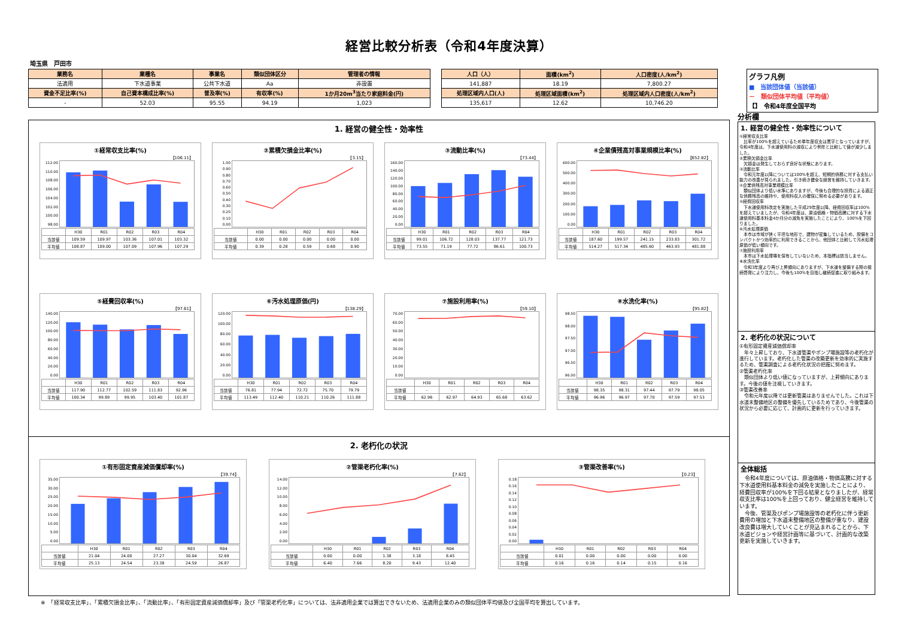経営比較分析表（令和4年度決算）
埼玉県　戸田市
| 業務名 | 業種名 | 事業名 | 類似団体区分 | 管理者の情報 |
| --- | --- | --- | --- | --- |
| 法適用 | 下水道事業 | 公共下水道 | Aa | 非設置 |
| 資金不足比率(%) | 自己資本構成比率(%) | 普及率(%) | 有収率(%) | 1か月20m<sup>3</sup>当たり家庭料金(円) |
| - | 52.03 | 95.55 | 94.19 | 1,023 |
| 人口（人） | 面積(km<sup>2</sup>) | 人口密度(人/km<sup>2</sup>) |
| --- | --- | --- |
| 141,887 | 18.19 | 7,800.27 |
| 処理区域内人口(人) | 処理区域面積(km<sup>2</sup>) | 処理区域内人口密度(人/km<sup>2</sup>) |
| 135,617 | 12.62 | 10,746.20 |
グラフ凡例
■　当該団体値（当該値）
－　類似団体平均値（平均値）
【】　令和4年度全国平均
1. 経営の健全性・効率性
①経常収支比率(%)
【106.11】
112.00
110.00
108.00
106.00
104.00
102.00
100.00
98.00
| | H30 | R01 | R02 | R03 | R04 |
| --- | --- | --- | --- | --- | --- |
| 当該値 | 109.59 | 109.97 | 103.36 | 107.01 | 103.32 |
| 平均値 | 108.87 | 109.00 | 107.09 | 107.96 | 107.29 |
②累積欠損金比率(%)
【3.15】
1.00
0.90
0.80
0.70
0.60
0.50
0.40
0.30
0.20
0.10
0.00
| | H30 | R01 | R02 | R03 | R04 |
| --- | --- | --- | --- | --- | --- |
| 当該値 | 0.00 | 0.00 | 0.00 | 0.00 | 0.00 |
| 平均値 | 0.39 | 0.28 | 0.59 | 0.68 | 0.90 |
③流動比率(%)
【73.44】
160.00
140.00
120.00
100.00
80.00
60.00
40.00
20.00
0.00
| | H30 | R01 | R02 | R03 | R04 |
| --- | --- | --- | --- | --- | --- |
| 当該値 | 99.01 | 106.72 | 128.03 | 137.77 | 121.73 |
| 平均値 | 73.55 | 71.19 | 77.72 | 86.61 | 100.73 |
④企業債残高対事業規模比率(%)
【652.82】
600.00
500.00
400.00
300.00
200.00
100.00
0.00
| | H30 | R01 | R02 | R03 | R04 |
| --- | --- | --- | --- | --- | --- |
| 当該値 | 187.60 | 199.57 | 241.15 | 233.83 | 301.72 |
| 平均値 | 514.27 | 517.34 | 485.60 | 463.93 | 481.88 |
⑤経費回収率(%)
【97.61】
140.00
120.00
100.00
80.00
60.00
40.00
20.00
0.00
| | H30 | R01 | R02 | R03 | R04 |
| --- | --- | --- | --- | --- | --- |
| 当該値 | 117.90 | 112.77 | 102.59 | 111.83 | 92.96 |
| 平均値 | 100.34 | 99.89 | 99.95 | 103.40 | 101.87 |
⑥汚水処理原価(円)
【138.29】
120.00
100.00
80.00
60.00
40.00
20.00
0.00
| | H30 | R01 | R02 | R03 | R04 |
| --- | --- | --- | --- | --- | --- |
| 当該値 | 76.81 | 77.94 | 72.72 | 75.70 | 79.79 |
| 平均値 | 113.49 | 112.40 | 110.21 | 110.26 | 111.88 |
⑦施設利用率(%)
【59.10】
70.00
60.00
50.00
40.00
30.00
20.00
10.00
0.00
| | H30 | R01 | R02 | R03 | R04 |
| --- | --- | --- | --- | --- | --- |
| 当該値 | - | - | - | - | - |
| 平均値 | 62.96 | 62.97 | 64.93 | 65.68 | 63.62 |
⑧水洗化率(%)
【95.82】
98.50
98.00
97.50
97.00
96.50
96.00
| | H30 | R01 | R02 | R03 | R04 |
| --- | --- | --- | --- | --- | --- |
| 当該値 | 98.35 | 98.31 | 97.44 | 97.79 | 98.05 |
| 平均値 | 96.96 | 96.97 | 97.70 | 97.59 | 97.53 |
2. 老朽化の状況
①有形固定資産減価償却率(%)
【39.74】
35.00
30.00
25.00
20.00
15.00
10.00
5.00
0.00
| | H30 | R01 | R02 | R03 | R04 |
| --- | --- | --- | --- | --- | --- |
| 当該値 | 21.04 | 24.00 | 27.27 | 30.04 | 32.69 |
| 平均値 | 25.13 | 24.54 | 23.38 | 24.59 | 26.87 |
②管渠老朽化率(%)
【7.62】
14.00
12.00
10.00
8.00
6.00
4.00
2.00
0.00
| | H30 | R01 | R02 | R03 | R04 |
| --- | --- | --- | --- | --- | --- |
| 当該値 | 0.00 | 0.00 | 1.38 | 3.18 | 8.45 |
| 平均値 | 6.40 | 7.66 | 8.20 | 9.43 | 12.40 |
③管渠改善率(%)
【0.23】
0.18
0.16
0.14
0.12
0.10
0.08
0.06
0.04
0.02
0.00
| | H30 | R01 | R02 | R03 | R04 |
| --- | --- | --- | --- | --- | --- |
| 当該値 | 0.01 | 0.00 | 0.00 | 0.00 | 0.00 |
| 平均値 | 0.16 | 0.16 | 0.14 | 0.15 | 0.16 |
分析欄
1. 経営の健全性・効率性について
①経常収支比率
　比率が100%を超えているため単年度収支は黒字となっていますが、令和4年度は、下水道使用料の減収により例年と比較して値が減少しました。
②累積欠損金比率
　欠損金は発生しておらず良好な状態にあります。
③流動比率
　令和元年度以降については100%を超え、短期的債務に対する支払い能力の改善が見られました。引き続き健全な経営を維持していきます。
④企業債残高対事業規模比率
　類似団体より低い水準にありますが、今後も合理的な投資による適正な債務残高の維持や、使用料収入の確保に努める必要があります。
⑤経費回収率
　下水道使用料改定を実施した平成29年度以降、経費回収率は100%を超えていましたが、令和4年度は、原油価格・物価高騰に対する下水道使用料基本料金4か月分の減免を実施したことにより、100%を下回りました。
⑥汚水処理原価
　本市は市域が狭く平坦な地形で、建物が密集しているため、設備をコンパクトかつ効率的に利用できることから、他団体と比較して汚水処理原価が低い傾向です。
⑦施設利用率
　本市は下水処理場を保有していないため、本指標は該当しません。
⑧水洗化率
　令和3年度より再び上昇傾向にありますが、下水道を整備する際の接続啓発により注力し、今後も100%を目指し継続促進に取り組みます。
2. 老朽化の状況について
①有形固定資産減価償却率
　年々上昇しており、下水道管渠やポンプ場施設等の老朽化が進行しています。老朽化した管渠の改築更新を効率的に実施するため、管渠調査による老朽化状況の把握に努めます。
②管渠老朽化率
　類似団体より低い値になっていますが、上昇傾向にあります。今後の値を注視していきます。
③管渠改善率
　令和元年度以降では更新管渠はありませんでした。これは下水道未整備地区の整備を優先しているためであり、今後管渠の状況から必要に応じて、計画的に更新を行っていきます。
全体総括
　令和4年度については、原油価格・物価高騰に対する下水道使用料基本料金の減免を実施したことにより、経費回収率が100%を下回る結果となりましたが、経常収支比率は100%を上回っており、健全経営を維持しています。
　今後、管渠及びポンプ場施設等の老朽化に伴う更新費用の増加と下水道未整備地区の整備が重なり、建設改良費は増大していくことが見込まれることから、下水道ビジョンや経営計画等に基づいて、計画的な改築更新を実施していきます。
※　「経常収支比率」、「累積欠損金比率」、「流動比率」、「有形固定資産減価償却率」及び「管渠老朽化率」については、法非適用企業では算出できないため、法適用企業のみの類似団体平均値及び全国平均を算出しています。